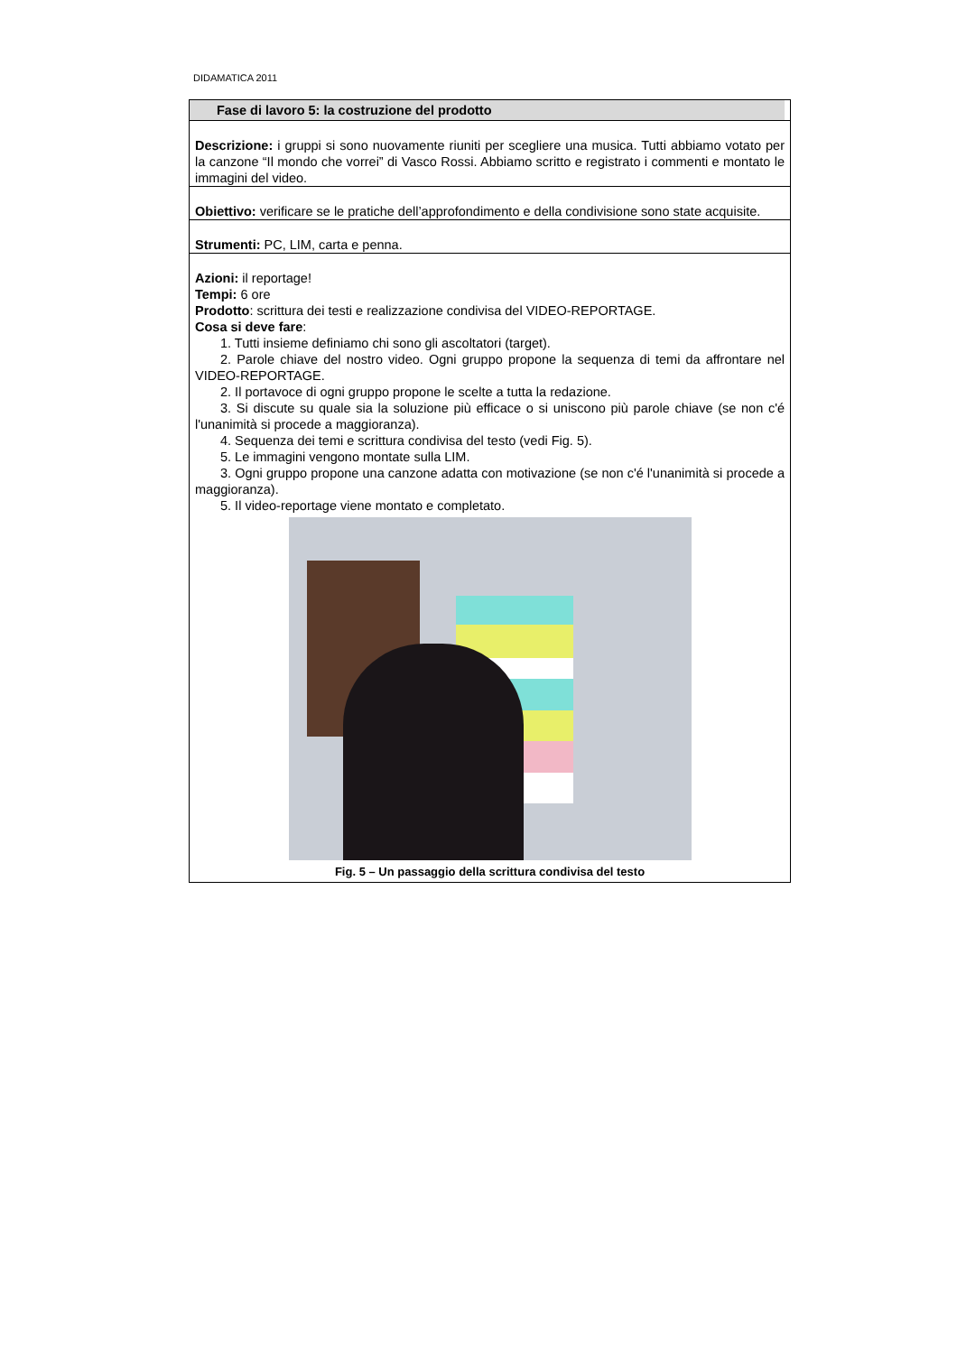DIDAMATICA 2011
| Fase di lavoro 5: la costruzione del prodotto |
| Descrizione: i gruppi si sono nuovamente riuniti per scegliere una musica. Tutti abbiamo votato per la canzone “Il mondo che vorrei” di Vasco Rossi. Abbiamo scritto e registrato i commenti e montato le immagini del video. |
| Obiettivo: verificare se le pratiche dell’approfondimento e della condivisione sono state acquisite. |
| Strumenti: PC, LIM, carta e penna. |
| Azioni: il reportage! Tempi: 6 ore Prodotto : scrittura dei testi e realizzazione condivisa del VIDEO-REPORTAGE. Cosa si deve fare : 1. Tutti insieme definiamo chi sono gli ascoltatori (target). 2. Parole chiave del nostro video. Ogni gruppo propone la sequenza di temi da affrontare nel VIDEO-REPORTAGE. 2. Il portavoce di ogni gruppo propone le scelte a tutta la redazione. 3. Si discute su quale sia la soluzione più efficace o si uniscono più parole chiave (se non c'é l'unanimità si procede a maggioranza). 4. Sequenza dei temi e scrittura condivisa del testo (vedi Fig. 5). 5. Le immagini vengono montate sulla LIM. 3. Ogni gruppo propone una canzone adatta con motivazione (se non c'é l'unanimità si procede a maggioranza). 5. Il video-reportage viene montato e completato. Fig. 5 – Un passaggio della scrittura condivisa del testo |